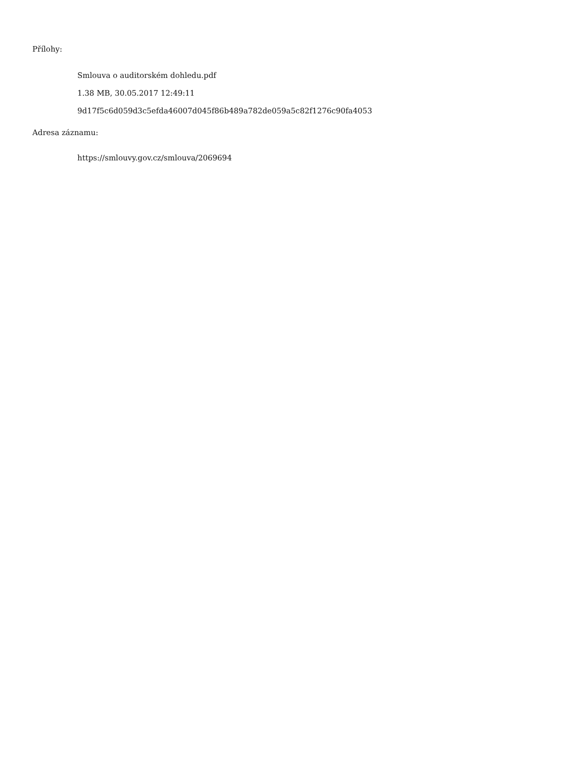Přílohy:
Smlouva o auditorském dohledu.pdf
1.38 MB, 30.05.2017 12:49:11
9d17f5c6d059d3c5efda46007d045f86b489a782de059a5c82f1276c90fa4053
Adresa záznamu:
https://smlouvy.gov.cz/smlouva/2069694